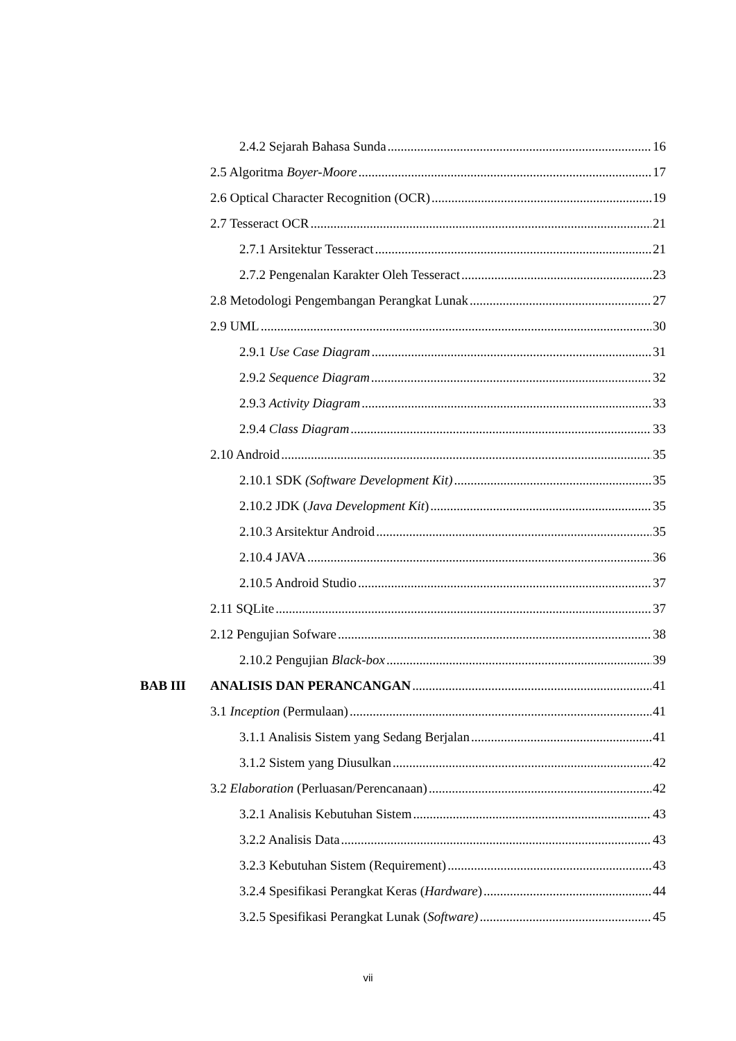2.4.2 Sejarah Bahasa Sunda 16
2.5 Algoritma Boyer-Moore 17
2.6 Optical Character Recognition (OCR) 19
2.7 Tesseract OCR 21
2.7.1 Arsitektur Tesseract 21
2.7.2 Pengenalan Karakter Oleh Tesseract 23
2.8 Metodologi Pengembangan Perangkat Lunak 27
2.9 UML 30
2.9.1 Use Case Diagram 31
2.9.2 Sequence Diagram 32
2.9.3 Activity Diagram 33
2.9.4 Class Diagram 33
2.10 Android 35
2.10.1 SDK (Software Development Kit) 35
2.10.2 JDK (Java Development Kit) 35
2.10.3 Arsitektur Android 35
2.10.4 JAVA 36
2.10.5 Android Studio 37
2.11 SQLite 37
2.12 Pengujian Sofware 38
2.10.2 Pengujian Black-box 39
BAB III ANALISIS DAN PERANCANGAN 41
3.1 Inception (Permulaan) 41
3.1.1 Analisis Sistem yang Sedang Berjalan 41
3.1.2 Sistem yang Diusulkan 42
3.2 Elaboration (Perluasan/Perencanaan) 42
3.2.1 Analisis Kebutuhan Sistem 43
3.2.2 Analisis Data 43
3.2.3 Kebutuhan Sistem (Requirement) 43
3.2.4 Spesifikasi Perangkat Keras (Hardware) 44
3.2.5 Spesifikasi Perangkat Lunak (Software) 45
vii